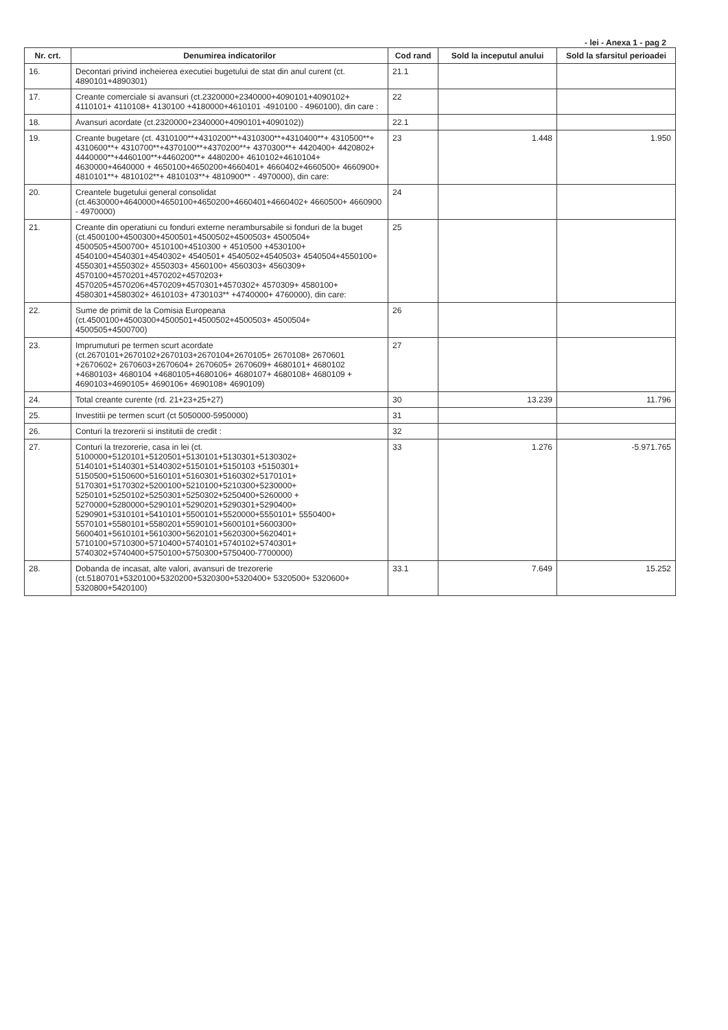- lei - Anexa 1 - pag 2
| Nr. crt. | Denumirea indicatorilor | Cod rand | Sold la inceputul anului | Sold la sfarsitul perioadei |
| --- | --- | --- | --- | --- |
| 16. | Decontari privind incheierea executiei bugetului de stat din anul curent (ct. 4890101+4890301) | 21.1 | | |
| 17. | Creante comerciale si avansuri (ct.2320000+2340000+4090101+4090102+ 4110101+ 4110108+ 4130100 +4180000+4610101 -4910100 - 4960100), din care : | 22 | | |
| 18. | Avansuri acordate (ct.2320000+2340000+4090101+4090102)) | 22.1 | | |
| 19. | Creante bugetare (ct. 4310100**+4310200**+4310300**+4310400**+ 4310500**+ 4310600**+ 4310700**+4370100**+4370200**+ 4370300**+ 4420400+ 4420802+ 4440000**+4460100**+4460200**+ 4480200+ 4610102+4610104+ 4630000+4640000 + 4650100+4650200+4660401+ 4660402+4660500+ 4660900+ 4810101**+ 4810102**+ 4810103**+ 4810900** - 4970000), din care: | 23 | 1.448 | 1.950 |
| 20. | Creantele bugetului general consolidat (ct.4630000+4640000+4650100+4650200+4660401+4660402+ 4660500+ 4660900 - 4970000) | 24 | | |
| 21. | Creante din operatiuni cu fonduri externe nerambursabile si fonduri de la buget (ct.4500100+4500300+4500501+4500502+4500503+ 4500504+ 4500505+4500700+ 4510100+4510300 + 4510500 +4530100+ 4540100+4540301+4540302+ 4540501+ 4540502+4540503+ 4540504+4550100+ 4550301+4550302+ 4550303+ 4560100+ 4560303+ 4560309+ 4570100+4570201+4570202+4570203+ 4570205+4570206+4570209+4570301+4570302+ 4570309+ 4580100+ 4580301+4580302+ 4610103+ 4730103** +4740000+ 4760000), din care: | 25 | | |
| 22. | Sume de primit de la Comisia Europeana (ct.4500100+4500300+4500501+4500502+4500503+ 4500504+ 4500505+4500700) | 26 | | |
| 23. | Imprumuturi pe termen scurt acordate (ct.2670101+2670102+2670103+2670104+2670105+ 2670108+ 2670601 +2670602+ 2670603+2670604+ 2670605+ 2670609+ 4680101+ 4680102 +4680103+ 4680104 +4680105+4680106+ 4680107+ 4680108+ 4680109 + 4690103+4690105+ 4690106+ 4690108+ 4690109) | 27 | | |
| 24. | Total creante curente (rd. 21+23+25+27) | 30 | 13.239 | 11.796 |
| 25. | Investitii pe termen scurt (ct 5050000-5950000) | 31 | | |
| 26. | Conturi la trezorerii si institutii de credit : | 32 | | |
| 27. | Conturi la trezorerie, casa in lei (ct. 5100000+5120101+5120501+5130101+5130301+5130302+ 5140101+5140301+5140302+5150101+5150103 +5150301+ 5150500+5150600+5160101+5160301+5160302+5170101+ 5170301+5170302+5200100+5210100+5210300+5230000+ 5250101+5250102+5250301+5250302+5250400+5260000 + 5270000+5280000+5290101+5290201+5290301+5290400+ 5290901+5310101+5410101+5500101+5520000+5550101+ 5550400+ 5570101+5580101+5580201+5590101+5600101+5600300+ 5600401+5610101+5610300+5620101+5620300+5620401+ 5710100+5710300+5710400+5740101+5740102+5740301+ 5740302+5740400+5750100+5750300+5750400-7700000) | 33 | 1.276 | -5.971.765 |
| 28. | Dobanda de incasat, alte valori, avansuri de trezorerie (ct.5180701+5320100+5320200+5320300+5320400+ 5320500+ 5320600+ 5320800+5420100) | 33.1 | 7.649 | 15.252 |